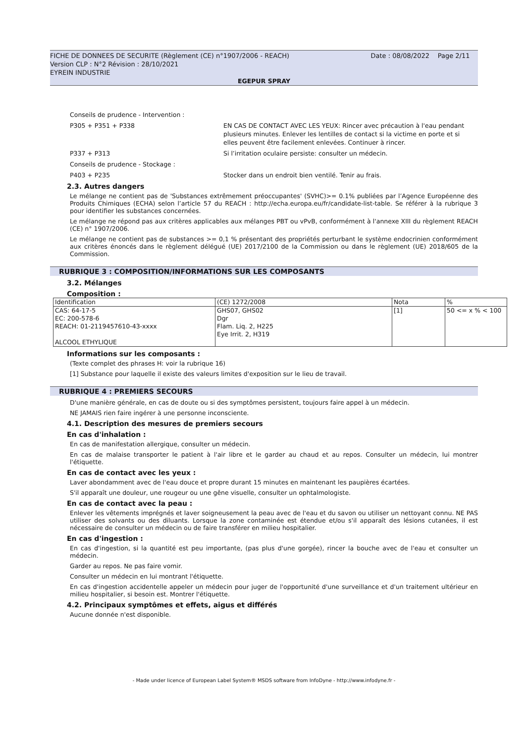FICHE DE DONNEES DE SECURITE (Règlement (CE) n°1907/2006 - REACH) Date : 08/08/2022 Page 2/11
Version CLP : N°2 Révision : 28/10/2021
EYREIN INDUSTRIE
EGEPUR SPRAY
Conseils de prudence - Intervention :
P305 + P351 + P338 EN CAS DE CONTACT AVEC LES YEUX: Rincer avec précaution à l'eau pendant plusieurs minutes. Enlever les lentilles de contact si la victime en porte et si elles peuvent être facilement enlevées. Continuer à rincer.
P337 + P313 Si l’irritation oculaire persiste: consulter un médecin.
Conseils de prudence - Stockage :
P403 + P235 Stocker dans un endroit bien ventilé. Tenir au frais.
2.3. Autres dangers
Le mélange ne contient pas de 'Substances extrêmement préoccupantes' (SVHC)>= 0.1% publiées par l’Agence Européenne des Produits Chimiques (ECHA) selon l’article 57 du REACH : http://echa.europa.eu/fr/candidate-list-table. Se référer à la rubrique 3 pour identifier les substances concernées.
Le mélange ne répond pas aux critères applicables aux mélanges PBT ou vPvB, conformément à l'annexe XIII du règlement REACH (CE) n° 1907/2006.
Le mélange ne contient pas de substances >= 0,1 % présentant des propriétés perturbant le système endocrinien conformément aux critères énoncés dans le règlement délégué (UE) 2017/2100 de la Commission ou dans le règlement (UE) 2018/605 de la Commission.
RUBRIQUE 3 : COMPOSITION/INFORMATIONS SUR LES COMPOSANTS
3.2. Mélanges
Composition :
| Identification | (CE) 1272/2008 | Nota | % |
| --- | --- | --- | --- |
| CAS: 64-17-5 EC: 200-578-6 REACH: 01-2119457610-43-xxxx ALCOOL ETHYLIQUE | GHS07, GHS02 Dgr Flam. Liq. 2, H225 Eye Irrit. 2, H319 | [1] | 50 <= x % < 100 |
Informations sur les composants :
(Texte complet des phrases H: voir la rubrique 16)
[1] Substance pour laquelle il existe des valeurs limites d'exposition sur le lieu de travail.
RUBRIQUE 4 : PREMIERS SECOURS
D'une manière générale, en cas de doute ou si des symptômes persistent, toujours faire appel à un médecin.
NE JAMAIS rien faire ingérer à une personne inconsciente.
4.1. Description des mesures de premiers secours
En cas d'inhalation :
En cas de manifestation allergique, consulter un médecin.
En cas de malaise transporter le patient à l'air libre et le garder au chaud et au repos. Consulter un médecin, lui montrer l'étiquette.
En cas de contact avec les yeux :
Laver abondamment avec de l'eau douce et propre durant 15 minutes en maintenant les paupières écartées.
S'il apparaît une douleur, une rougeur ou une gêne visuelle, consulter un ophtalmologiste.
En cas de contact avec la peau :
Enlever les vêtements imprégnés et laver soigneusement la peau avec de l'eau et du savon ou utiliser un nettoyant connu. NE PAS utiliser des solvants ou des diluants. Lorsque la zone contaminée est étendue et/ou s'il apparaît des lésions cutanées, il est nécessaire de consulter un médecin ou de faire transférer en milieu hospitalier.
En cas d'ingestion :
En cas d'ingestion, si la quantité est peu importante, (pas plus d'une gorgée), rincer la bouche avec de l'eau et consulter un médecin.
Garder au repos. Ne pas faire vomir.
Consulter un médecin en lui montrant l'étiquette.
En cas d'ingestion accidentelle appeler un médecin pour juger de l'opportunité d'une surveillance et d'un traitement ultérieur en milieu hospitalier, si besoin est. Montrer l'étiquette.
4.2. Principaux symptômes et effets, aigus et différés
Aucune donnée n'est disponible.
- Made under licence of European Label System® MSDS software from InfoDyne - http://www.infodyne.fr -